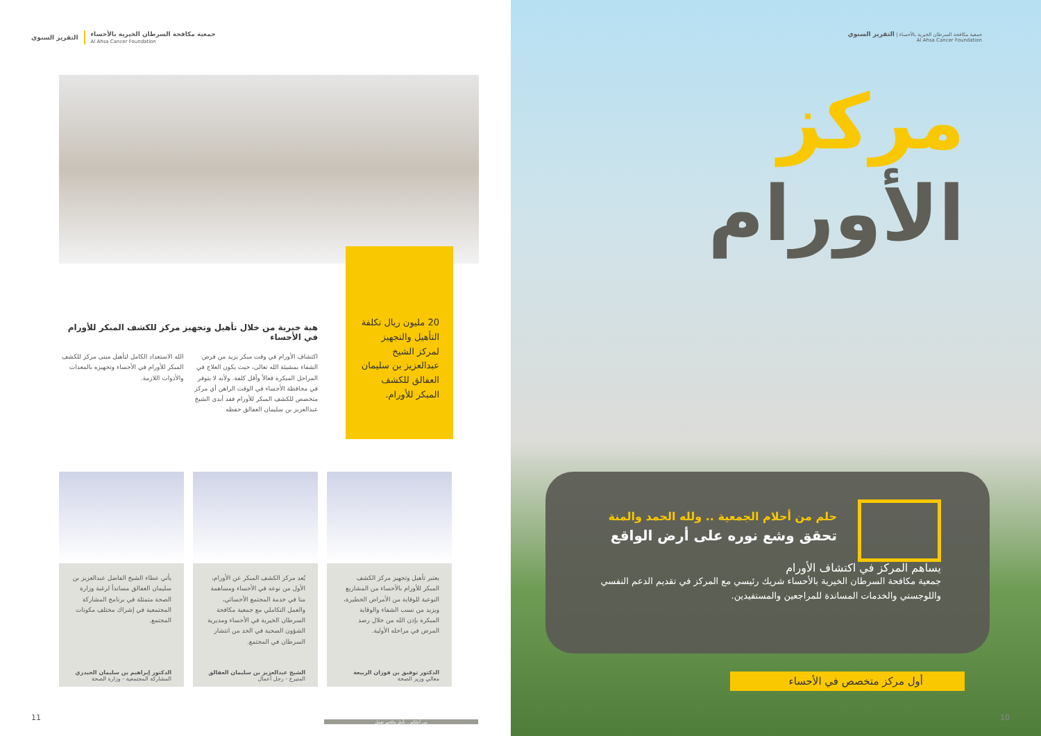التقرير السنوي جمعية مكافحة السرطان الخيرية بالأحساء
Al Ahsa Cancer Foundation
20 مليون ريال تكلفة التأهيل والتجهيز لمركز الشيخ عبدالعزيز بن سليمان العفالق للكشف المبكر للأورام.
هبة خيرية من خلال تأهيل وتجهيز مركز للكشف المبكر للأورام في الأحساء
اكتشاف الأورام في وقت مبكر يزيد من فرص الشفاء بمشيئة الله تعالى، حيث يكون العلاج في المراحل المبكرة فعالاً وأقل كلفة. ولأنه لا يتوفر في محافظة الأحساء في الوقت الراهن أي مركز متخصص للكشف المبكر للأورام فقد أبدى الشيخ عبدالعزيز بن سليمان العفالق حفظه
الله الاستعداد الكامل لتأهيل مبنى مركز للكشف المبكر للأورام في الأحساء وتجهيزه بالمعدات والأدوات اللازمة.
يعتبر تأهيل وتجهيز مركز الكشف المبكر للأورام بالأحساء من المشاريع النوعية للوقاية من الأمراض الخطيرة، ويزيد من نسب الشفاء والوقاية المبكرة بإذن الله من خلال رصد المرض في مراحله الأولية.
الدكتور توفيق بن فوزان الربيعة
معالي وزير الصحة
يُعد مركز الكشف المبكر عن الأورام، الأول من نوعه في الأحساء ومساهمة منا في خدمة المجتمع الأحسائي، والعمل التكاملي مع جمعية مكافحة السرطان الخيرية في الأحساء ومديرية الشؤون الصحية في الحد من انتشار السرطان في المجتمع.
الشيخ عبدالعزيز بن سليمان العفالق
المتبرع - رجل أعمال
يأتي عطاء الشيخ الفاضل عبدالعزيز بن سليمان العفالق مساندأ لرغبة وزارة الصحة متمثلة في برنامج المشاركة المجتمعية في إشراك مختلف مكونات المجتمع.
الدكتور إبراهيم بن سليمان الحيدري
المشاركة المجتمعية - وزارة الصحة
من أجلكم .. نأمل وللخير نعمل
11
جمعية مكافحة السرطان الخيرية بالأحساء | التقرير السنوي
Al Ahsa Cancer Foundation
مركز
الأورام
حلم من أحلام الجمعية .. ولله الحمد والمنة
تحقق وشع نوره على أرض الواقع
يساهم المركز في اكتشاف الأورام
جمعية مكافحة السرطان الخيرية بالأحساء شريك رئيسي مع المركز في تقديم الدعم النفسي واللوجستي والخدمات المساندة للمراجعين والمستفيدين.
أول مركز متخصص في الأحساء
10